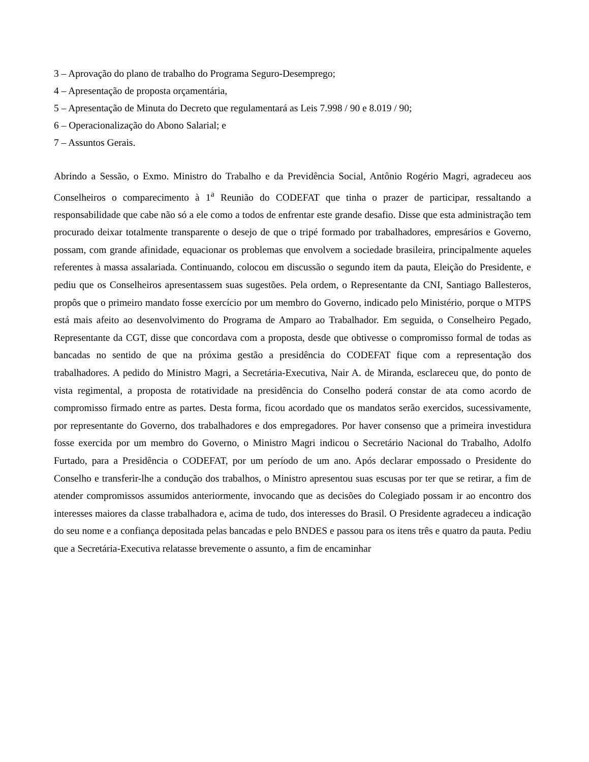3 – Aprovação do plano de trabalho do Programa Seguro-Desemprego;
4 – Apresentação de proposta orçamentária,
5 – Apresentação de Minuta do Decreto que regulamentará as Leis 7.998 / 90 e 8.019 / 90;
6 – Operacionalização do Abono Salarial; e
7 – Assuntos Gerais.
Abrindo a Sessão, o Exmo. Ministro do Trabalho e da Previdência Social, Antônio Rogério Magri, agradeceu aos Conselheiros o comparecimento à 1<sup>a</sup> Reunião do CODEFAT que tinha o prazer de participar, ressaltando a responsabilidade que cabe não só a ele como a todos de enfrentar este grande desafio. Disse que esta administração tem procurado deixar totalmente transparente o desejo de que o tripé formado por trabalhadores, empresários e Governo, possam, com grande afinidade, equacionar os problemas que envolvem a sociedade brasileira, principalmente aqueles referentes à massa assalariada. Continuando, colocou em discussão o segundo item da pauta, Eleição do Presidente, e pediu que os Conselheiros apresentassem suas sugestões. Pela ordem, o Representante da CNI, Santiago Ballesteros, propôs que o primeiro mandato fosse exercício por um membro do Governo, indicado pelo Ministério, porque o MTPS está mais afeito ao desenvolvimento do Programa de Amparo ao Trabalhador. Em seguida, o Conselheiro Pegado, Representante da CGT, disse que concordava com a proposta, desde que obtivesse o compromisso formal de todas as bancadas no sentido de que na próxima gestão a presidência do CODEFAT fique com a representação dos trabalhadores. A pedido do Ministro Magri, a Secretária-Executiva, Nair A. de Miranda, esclareceu que, do ponto de vista regimental, a proposta de rotatividade na presidência do Conselho poderá constar de ata como acordo de compromisso firmado entre as partes. Desta forma, ficou acordado que os mandatos serão exercidos, sucessivamente, por representante do Governo, dos trabalhadores e dos empregadores. Por haver consenso que a primeira investidura fosse exercida por um membro do Governo, o Ministro Magri indicou o Secretário Nacional do Trabalho, Adolfo Furtado, para a Presidência o CODEFAT, por um período de um ano. Após declarar empossado o Presidente do Conselho e transferir-lhe a condução dos trabalhos, o Ministro apresentou suas escusas por ter que se retirar, a fim de atender compromissos assumidos anteriormente, invocando que as decisões do Colegiado possam ir ao encontro dos interesses maiores da classe trabalhadora e, acima de tudo, dos interesses do Brasil. O Presidente agradeceu a indicação do seu nome e a confiança depositada pelas bancadas e pelo BNDES e passou para os itens três e quatro da pauta. Pediu que a Secretária-Executiva relatasse brevemente o assunto, a fim de encaminhar